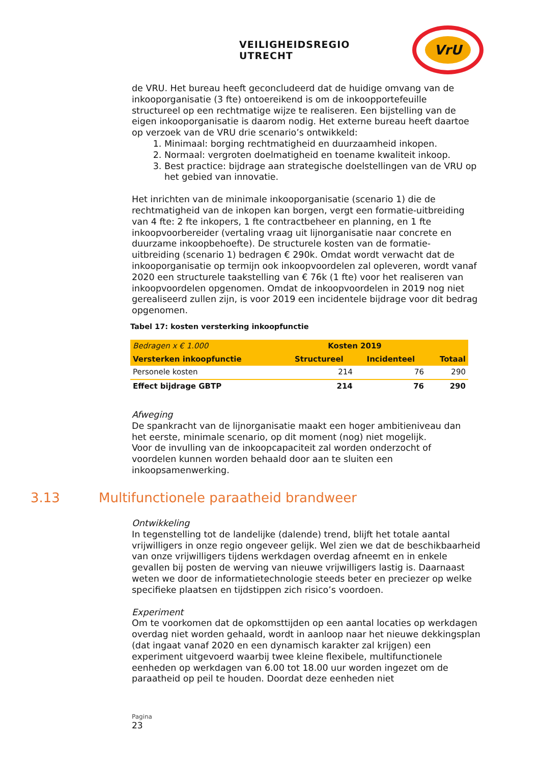VEILIGHEIDSREGIO UTRECHT
VrU
de VRU. Het bureau heeft geconcludeerd dat de huidige omvang van de inkooporganisatie (3 fte) ontoereikend is om de inkoopportefeuille structureel op een rechtmatige wijze te realiseren. Een bijstelling van de eigen inkooporganisatie is daarom nodig. Het externe bureau heeft daartoe op verzoek van de VRU drie scenario’s ontwikkeld:
1. Minimaal: borging rechtmatigheid en duurzaamheid inkopen.
2. Normaal: vergroten doelmatigheid en toename kwaliteit inkoop.
3. Best practice: bijdrage aan strategische doelstellingen van de VRU op het gebied van innovatie.
Het inrichten van de minimale inkooporganisatie (scenario 1) die de rechtmatigheid van de inkopen kan borgen, vergt een formatie-uitbreiding van 4 fte: 2 fte inkopers, 1 fte contractbeheer en planning, en 1 fte inkoopvoorbereider (vertaling vraag uit lijnorganisatie naar concrete en duurzame inkoopbehoefte). De structurele kosten van de formatie-uitbreiding (scenario 1) bedragen € 290k. Omdat wordt verwacht dat de inkooporganisatie op termijn ook inkoopvoordelen zal opleveren, wordt vanaf 2020 een structurele taakstelling van € 76k (1 fte) voor het realiseren van inkoopvoordelen opgenomen. Omdat de inkoopvoordelen in 2019 nog niet gerealiseerd zullen zijn, is voor 2019 een incidentele bijdrage voor dit bedrag opgenomen.
Tabel 17: kosten versterking inkoopfunctie
| Bedragen x € 1.000 | Kosten 2019 | | |
| Versterken inkoopfunctie | Structureel | Incidenteel | Totaal |
| Personele kosten | 214 | 76 | 290 |
| Effect bijdrage GBTP | 214 | 76 | 290 |
Afweging
De spankracht van de lijnorganisatie maakt een hoger ambitieniveau dan het eerste, minimale scenario, op dit moment (nog) niet mogelijk.
Voor de invulling van de inkoopcapaciteit zal worden onderzocht of voordelen kunnen worden behaald door aan te sluiten een inkoopsamenwerking.
3.13 Multifunctionele paraatheid brandweer
Ontwikkeling
In tegenstelling tot de landelijke (dalende) trend, blijft het totale aantal vrijwilligers in onze regio ongeveer gelijk. Wel zien we dat de beschikbaarheid van onze vrijwilligers tijdens werkdagen overdag afneemt en in enkele gevallen bij posten de werving van nieuwe vrijwilligers lastig is. Daarnaast weten we door de informatietechnologie steeds beter en preciezer op welke specifieke plaatsen en tijdstippen zich risico’s voordoen.
Experiment
Om te voorkomen dat de opkomsttijden op een aantal locaties op werkdagen overdag niet worden gehaald, wordt in aanloop naar het nieuwe dekkingsplan (dat ingaat vanaf 2020 en een dynamisch karakter zal krijgen) een experiment uitgevoerd waarbij twee kleine flexibele, multifunctionele eenheden op werkdagen van 6.00 tot 18.00 uur worden ingezet om de paraatheid op peil te houden. Doordat deze eenheden niet
Pagina
23